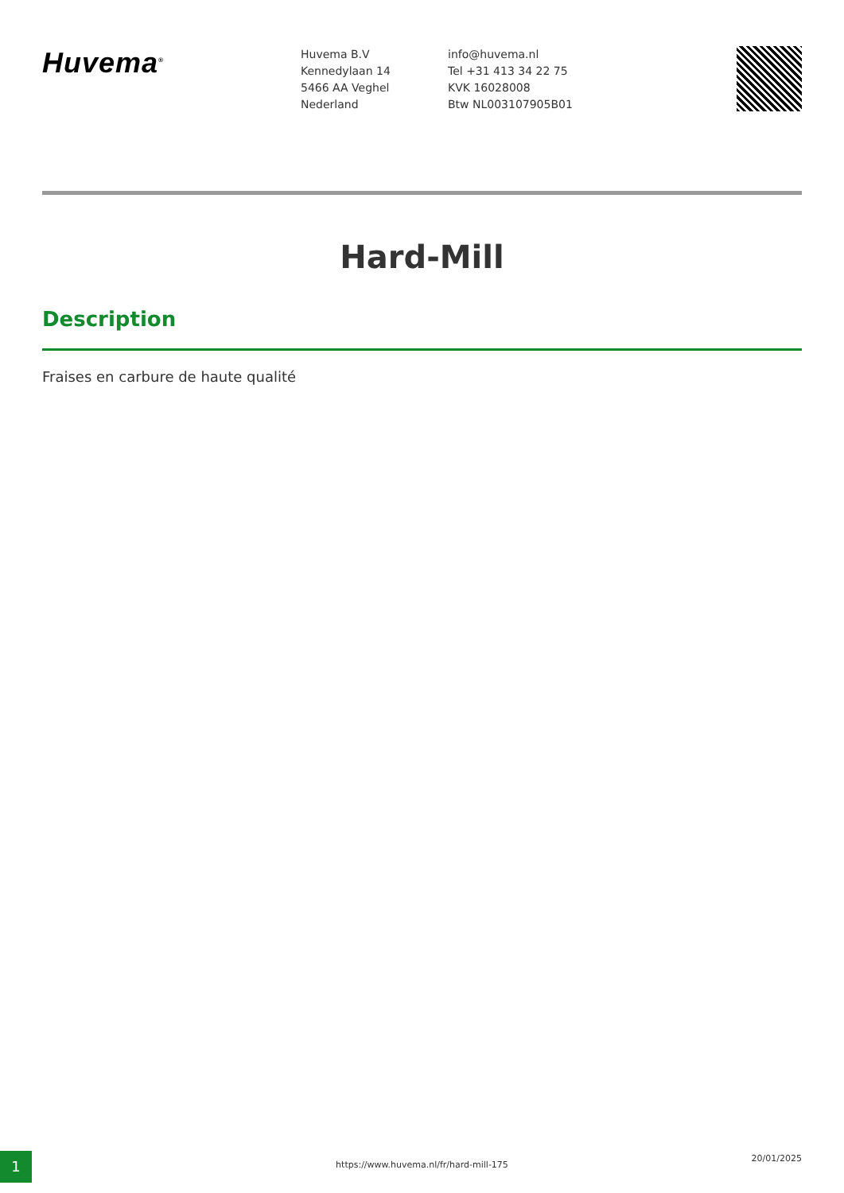Huvema<sup>®</sup>
Huvema B.V
Kennedylaan 14
5466 AA Veghel
Nederland
info@huvema.nl
Tel +31 413 34 22 75
KVK 16028008
Btw NL003107905B01
Hard-Mill
Description
Fraises en carbure de haute qualité
1 https://www.huvema.nl/fr/hard-mill-175
20/01/2025